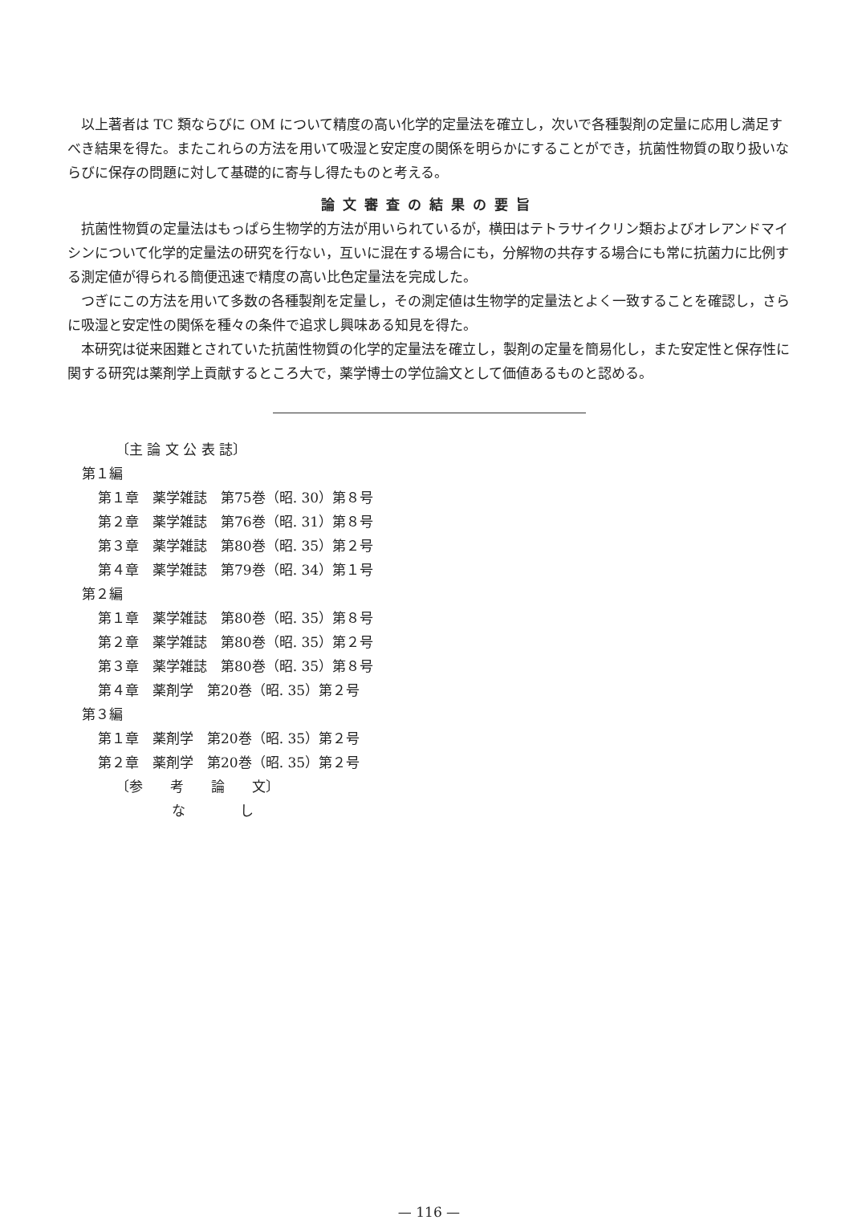以上著者は TC 類ならびに OM について精度の高い化学的定量法を確立し，次いで各種製剤の定量に応用し満足すべき結果を得た。またこれらの方法を用いて吸湿と安定度の関係を明らかにすることができ，抗菌性物質の取り扱いならびに保存の問題に対して基礎的に寄与し得たものと考える。
論文審査の結果の要旨
抗菌性物質の定量法はもっぱら生物学的方法が用いられているが，横田はテトラサイクリン類およびオレアンドマイシンについて化学的定量法の研究を行ない，互いに混在する場合にも，分解物の共存する場合にも常に抗菌力に比例する測定値が得られる簡便迅速で精度の高い比色定量法を完成した。
つぎにこの方法を用いて多数の各種製剤を定量し，その測定値は生物学的定量法とよく一致することを確認し，さらに吸湿と安定性の関係を種々の条件で追求し興味ある知見を得た。
本研究は従来困難とされていた抗菌性物質の化学的定量法を確立し，製剤の定量を簡易化し，また安定性と保存性に関する研究は薬剤学上貢献するところ大で，薬学博士の学位論文として価値あるものと認める。
〔主 論 文 公 表 誌〕
第１編
第１章　薬学雑誌　第75巻（昭. 30）第８号
第２章　薬学雑誌　第76巻（昭. 31）第８号
第３章　薬学雑誌　第80巻（昭. 35）第２号
第４章　薬学雑誌　第79巻（昭. 34）第１号
第２編
第１章　薬学雑誌　第80巻（昭. 35）第８号
第２章　薬学雑誌　第80巻（昭. 35）第２号
第３章　薬学雑誌　第80巻（昭. 35）第８号
第４章　薬剤学　第20巻（昭. 35）第２号
第３編
第１章　薬剤学　第20巻（昭. 35）第２号
第２章　薬剤学　第20巻（昭. 35）第２号
〔参　　考　　論　　文〕
な　　　　し
— 116 —